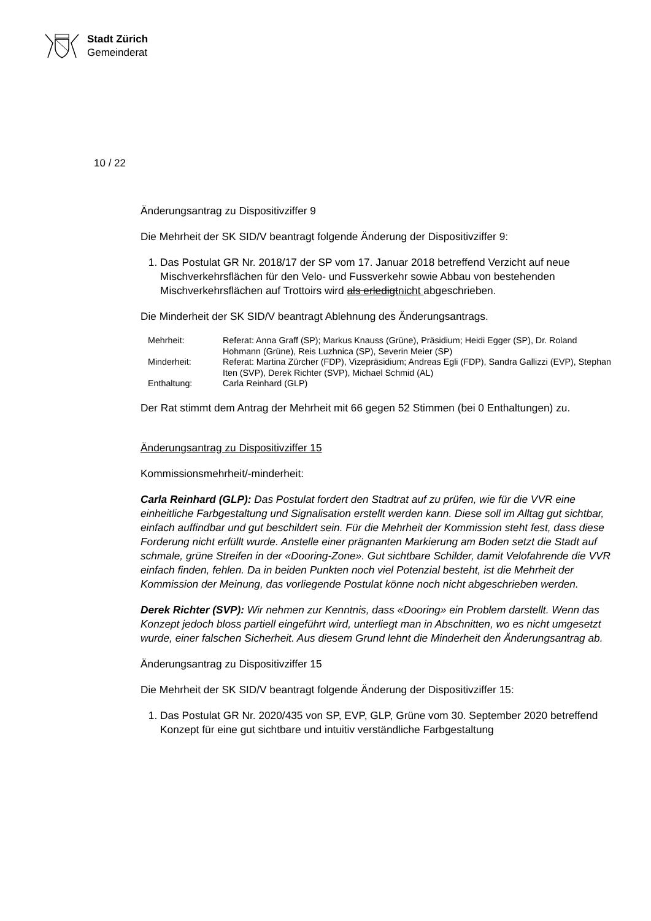Stadt Zürich
Gemeinderat
10 / 22
Änderungsantrag zu Dispositivziffer 9
Die Mehrheit der SK SID/V beantragt folgende Änderung der Dispositivziffer 9:
1. Das Postulat GR Nr. 2018/17 der SP vom 17. Januar 2018 betreffend Verzicht auf neue Mischverkehrsflächen für den Velo- und Fussverkehr sowie Abbau von bestehenden Mischverkehrsflächen auf Trottoirs wird als erledigtnicht abgeschrieben.
Die Minderheit der SK SID/V beantragt Ablehnung des Änderungsantrags.
| Mehrheit: | Referat: Anna Graff (SP); Markus Knauss (Grüne), Präsidium; Heidi Egger (SP), Dr. Roland Hohmann (Grüne), Reis Luzhnica (SP), Severin Meier (SP) |
| Minderheit: | Referat: Martina Zürcher (FDP), Vizepräsidium; Andreas Egli (FDP), Sandra Gallizzi (EVP), Stephan Iten (SVP), Derek Richter (SVP), Michael Schmid (AL) |
| Enthaltung: | Carla Reinhard (GLP) |
Der Rat stimmt dem Antrag der Mehrheit mit 66 gegen 52 Stimmen (bei 0 Enthaltungen) zu.
Änderungsantrag zu Dispositivziffer 15
Kommissionsmehrheit/-minderheit:
Carla Reinhard (GLP): Das Postulat fordert den Stadtrat auf zu prüfen, wie für die VVR eine einheitliche Farbgestaltung und Signalisation erstellt werden kann. Diese soll im Alltag gut sichtbar, einfach auffindbar und gut beschildert sein. Für die Mehrheit der Kommission steht fest, dass diese Forderung nicht erfüllt wurde. Anstelle einer prägnanten Markierung am Boden setzt die Stadt auf schmale, grüne Streifen in der «Dooring-Zone». Gut sichtbare Schilder, damit Velofahrende die VVR einfach finden, fehlen. Da in beiden Punkten noch viel Potenzial besteht, ist die Mehrheit der Kommission der Meinung, das vorliegende Postulat könne noch nicht abgeschrieben werden.
Derek Richter (SVP): Wir nehmen zur Kenntnis, dass «Dooring» ein Problem darstellt. Wenn das Konzept jedoch bloss partiell eingeführt wird, unterliegt man in Abschnitten, wo es nicht umgesetzt wurde, einer falschen Sicherheit. Aus diesem Grund lehnt die Minderheit den Änderungsantrag ab.
Änderungsantrag zu Dispositivziffer 15
Die Mehrheit der SK SID/V beantragt folgende Änderung der Dispositivziffer 15:
1. Das Postulat GR Nr. 2020/435 von SP, EVP, GLP, Grüne vom 30. September 2020 betreffend Konzept für eine gut sichtbare und intuitiv verständliche Farbgestaltung